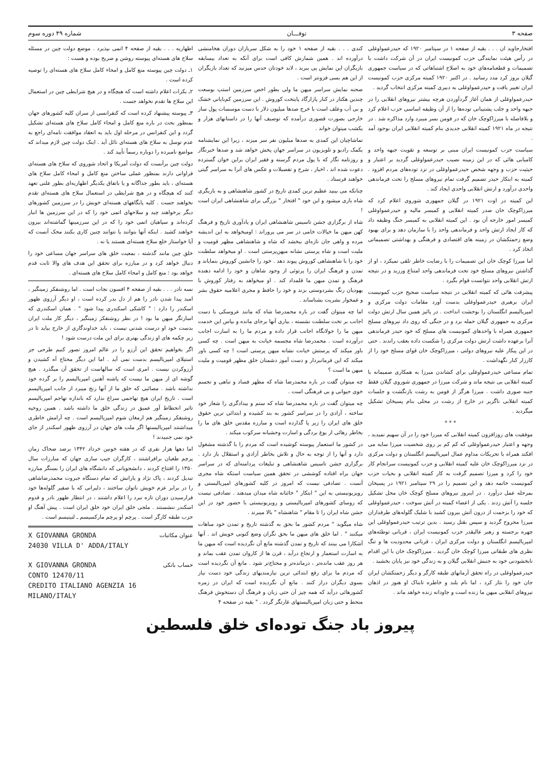صفحه ۳ توفـــان شماره ۴۹ دوره سوم
افتخارجاوید ان . . . بقیه از صفحه ۱ در سپتامبر ۱۹۲۰ که حیدرعمواوغلی در رأس هیئت نمایندگی حزب کمونیست ایران در آن شرکت داشت با تصمیمات و قطعنامه‌های خود به اصلاح اشتباهاتی که در سیاست جمهوری گیلان بروز کرد مدد رسانید . در اکتبر ۱۹۲۰ کمیته مرکزی حزب کمونیست ایران تغییر یافت و حیدرعمواوغلی به دبیری کمیته مرکزی انتخاب گردید .
حیدرعمواوغلی از همان آغاز گردآوردن هرچه بیشتر نیروهای انقلابی را در جبهه واحد و جلب پشتیبانی توده‌ها را از آن وظیفه اساسی حزب اعلام کرد و بلافاصله با میرزاکوچک خان که در فومن بسر میبرد وارد مذاکره شد . در نتیجه در ماه ۱۹۲۱ کمیته انقلابی جدیدی بنام کمیته انقلابی ایران بوجود آمد .
سیاست حزب کمونیست ایران مبنی بر توسعه و تقویت جبهه واحد و کامیابی هائی که در این زمینه نصیب حیدرعمواوغلی گردید بر اعتبار و حیثیت حزب و وجهه شخص حیدرعمواوغلی در نزد توده‌های مردم افزود . کمیته به ابتکار حیدر تصمیم گرفت تمام نیروهای مسلح را تحت فرماندهی واحدی درآورد و ارتش انقلابی واحدی ایجاد کند .
این کمیته در اوت ۱۹۲۱ در گیلان جمهوری شوروی اعلام کرد که میرزاکوچک خان صدر کمیته انقلابی و کمیسر مالیه و حیدرعمواوغلی کمیسر امور خارجه آن بود . این کمیته انقلابی به کمیسر جنگ وظیفه داد که کار ایجاد ارتش واحد و فرماندهی واحد را با سازمان دهد و برای بهبود وضع زحمتکشان در زمینه های اقتصادی و فرهنگی و بهداشتی تصمیماتی اتخاذ کرد .
اما میرزا کوچک خان این تصمیمات را با رضایت خاطر تلقی نمیکرد ، او از گذاشتن نیروهای مسلح خود تحت فرماندهی واحد امتناع ورزید و در نتیجه ارتش انقلابی واحد نتوانست قوام بگیرد .
پیشرفت هائی که کمیته انقلابی در نتیجه سیاست صحیح حزب کمونیست ایران برهبری حیدرعمواوغلی بدست آورد مقامات دولت مرکزی و امپریالیسم انگلستان را بوحشت انداخت . در پائیز همین سال ارتش دولت مرکزی به جمهوری گیلان حمله برد و در جنگی که روی داد نیروهای مسلح جمهوری همراه با واحدهای کمونیست های مسلح که خود حیدر فرماندهی آنرا برعهده داشت ارتش دولت مرکزی را شکست داده بعقب راندند . حتی در این پیکار علیه نیروهای دولتی ، میرزاکوچک خان قوای مسلح خود را از کارزار کنار نگهداشت .
تمام مساعی حیدرعمواوغلی برای کشاندن میرزا به همکاری صمیمانه با کمیته انقلابی بی نتیجه ماند و شرکت میرزا در جمهوری شوروی گیلان فقط جنبه صوری داشت . میرزا هرگز از فومن به رشت بازنگشت و جلسات کمیته انقلابی ناگزیر در خارج از رشت در محلی بنام پسیخان تشکیل میگردید .
* * *
موفقیت های روزافزون کمیته انقلابی که میرزا خود را در آن سهیم نمیدید ، وجهه و اعتبار حیدرعمواوغلی که کم کم بر روی شخصیت میرزا سایه می افکند همراه با تحریکات مداوم عمال امپریالیسم انگلستان و دولت مرکزی در نزد میرزاکوچک خان علیه کمیته انقلابی و حزب کمونیست سرانجام کار خود را کرد و میرزا تصمیم گرفت به کار کمیته انقلابی و بحیات حزب کمونیست خاتمه دهد و این تصمیم را در ۲۹ سپتامبر ۱۹۲۱ در پسیخان بمرحله عمل درآورد . در اینروز نیروهای مسلح کوچک خان محل تشکیل جلسه را آتش زدند . یکی از اعضاء کمیته در آتش سوخت ، حیدرعمواوغلی که خود را بزحمت از درون آتش بیرون کشید با شلیک گلوله‌های طرفداران میرزا مجروح گردید و سپس بقتل رسید . بدین ترتیب حیدرعمواوغلی این چهره برجسته و رهبر عالیقدر حزب کمونیست ایران ، قربانی توطئه‌های امپریالیسم انگلستان و دولت مرکزی ایران ، قربانی محدودیت ها و تنگ نظری های طبقاتی میرزا کوچک خان گردید . میرزاکوچک خان با این اقدام نابخشودنی خود به جنبش انقلابی گیلان و به زندگی خود نیز پایان بخشید .
حیدرعمواوغلی در راه تحقق آرمانهای طبقه کارگر و دیگر زحمتکشان ایران جان خود را نثار کرد ، اما نام بلند و خاطره تابناک او هنوز در اذهان نیروهای انقلابی میهن ما زنده است و جاودانه زنده خواهد ماند .
کندی . . . بقیه از صفحه ۱ خود را به شکل سربازان دوران هخامنشی درآورده اند . همین شمارش کافی است برای آنکه به تعداد بیسابقه بازیگران این نمایش پی ببرید ، لابد خودتان حدس میزنید که تعداد بازیگران از این هم بسی فزونتر است .
صحنه نمایش سراسر میهن ما ولی بطور اخص سرزمین استپ بوسعت چندین هکتار در کنار پازارگاد پایتخت کوروش . این سرزمین کم‌بایانی خشک و بی آب وعلف است با خرج صدها میلیون دلار با دست موسسات پول ساز خارجی بصورت قصوری درآمده که توصیف آنها را در داستانهای هزار و یکشب میتوان خواند .
تماشاچیان این کمدی به صدها میلیون نفر سر میزند ، زیرا این نمایشنامه بکمک رادیو و تلویزیون در سراسر جهان پخش خواهد شد و صدها خبرنگار و روزنامه نگار که با پول مردم گرسنه و فقیر ایران براین خوان گسترده دعوت شده اند ، اخبار ، شرح و تفصیلات و عکس های آنرا به سراسر گیتی خواهند فرستاد .
چنانکه می بینید عظیم ترین کمدی تاریخ در کشور شاهنشاهی و به بازیگری شاه بازی میشود و این خود " افتخار " بزرگی برای شاهنشاهی ایران است !
شاه از برگزاری جشن تاسیس شاهنشاهی ایران و یادآوری تاریخ و فرهنگ کهن میهن ما خیالات خامی در سر می پروراند : اومیخواهد به این اندیشه مرده و واهی جان تازه‌ای ببخشد که شاه و شاهنشاهی مظهر قومیت و ملیت است و شاه پرستی نشانه میهن‌پرستی است . او میخواهد سلطنت خود را با شاهنشاهی کوروش پیوند دهد . خود را جانشین کوروش بنمایاند و تمدن و فرهنگ ایران را پرتوئی از وجود شاهان و خود را ادامه دهنده فرهنگ و تمدن میهن ما قلمداد کند . او میخواهد به رفتار کوروش با یهودیان رنگ بشردوستی بزند و خود را حافظ و مجری اعلامیه حقوق بشر و غمخوار بشریت بشناساند .
اما چه میتوان گفت در باره محمدرضا شاه که مانند عروسکی با دست اجانب بر تخت سلطنت نشسته ، بیاری آنها برجای مانده و بپاس این خدمت میهن ما را جولانگاه اجانب قرار داده و مردم ما را به اسارت اجانب درآورده است . محمدرضا شاه مجسمه خیانت به میهن است . چه کسی باور میکند که پرستش خیانت نشانه میهن پرستی است ! چه کسی باور میکند که این فرمانبردار و دست آموز دشمنان خلق مظهر قومیت و ملیت میهن ما است ؟
چه میتوان گفت در باره محمدرضا شاه که مظهر فساد و تباهی و تجسم خوی حیوانی و بی فرهنگی است .
چه میتوان گفت در باره محمدرضا شاه که ستم و بیدادگری را شعار خود ساخته ، آزادی را در سراسر کشور به بند کشیده و ابتدائی ترین حقوق خلق های ایران را زیر پا گذارده است و مبارزه مقدس خلق های ما را بخاطر رهائی از یوغ بردگی و اسارت وحشیانه سرکوب میکند .
در کشور ما استعمار پیوسته کوشیده است که مردم را با گذشته مشغول دارد و آنها را از توجه به حال و تلاش بخاطر آزادی و استقلال باز دارد . برگزاری جشن تاسیس شاهنشاهی و تبلیغات پردامنه‌ای که در سراسر جهان براه افتاده کوششی در تحقق همین سیاست استکه شاه مجری آنست . تصادفی نیست که امروز در کلیه کشورهای امپریالیستی و رویزیونیستی به این " ابتکار " خائنانه شاه میدان میدهند . تصادفی نیست که روسای کشورهای امپریالیستی و رویزیونیستی با حضور خود در این جشن شاه ایران را تا مقام " شاهنشاه " بالا میبرند .
شاه میگوید " مردم کشور ما بحق به گذشته تاریخ و تمدن خود مباهات میکنند " . اما خلق های میهن ما بحق نگران وضع کنونی خویش اند . آنها آشکارا می بینند که تاریخ و تمدن گذشته مانع آن نگردیده است که میهن ما به اسارت استعمار و ارتجاع درآید ، قرن ها از کاروان تمدن عقب بماند و هر روز عقب مانده‌تر ، درمانده‌تر و محتاج‌تر شود . مانع آن نگردیده است که مردم ما برای رفع ابتدائی ترین نیازمندیهای زندگی خود دست نیاز بسوی دیگران دراز کنند . مانع آن نگردیده است که ایران در زمره کشورهائی درآید که همه چیز آن حتی زبان و فرهنگ آن دستخوش فرهنگ منحط و حتی زبان امپریالیستهای غارتگر گردد . " بقیه در صفحه ۴
اظهاریه . . . بقیه از صفحه ۴ اتمی بپذیرد . موضع دولت چین در مسئله سلاح های هسته‌ای پیوسته روشن و صریح بوده و هست :
۱ـ دولت چین پیوسته منع کامل و امحاء کامل سلاح های هسته‌ای را توصیه کرده است .
۲ـ بکرات اعلام داشته است که هیچگاه و در هیچ شرایطی چین در استعمال این سلاح ها تقدم نخواهد جست .
۳ـ پیوسته پیشنهاد کرده است که کنفرانسی از سران کلیه کشورهای جهان بمنظور بحث در باره منع کامل و امحاء کامل سلاح های هسته‌ای تشکیل گردد و این کنفرانس در مرحله اول باید به انعقاد موافقت نامه‌ای راجع به عدم توسل به سلاح های هسته‌ای نائل آید . اینک دولت چین لازم میداند که مواضع نامبرده را دوباره رسماً تأیید کند .
دولت چین برآنست که دولت آمریکا و اتحاد شوروی که سلاح های هسته‌ای فراوانی دارند بمنظور عملی ساختن منع کامل و امحاء کامل سلاح های هسته‌ای ، باید بطور جداگانه و یا باتفاق یکدیگر اظهاریه‌ای بطور علنی تعهد کنند که هیچگاه و در هیچ شرایطی در استعمال سلاح های هسته‌ای تقدم نخواهند جست . کلیه پایگاههای هسته‌ای خویش را در سرزمین کشورهای دیگر برخواهند چید و سلاحهای اتمی خود را که در این سرزمین ها انبار کرده‌اند و سپاهیان اتمی خود را که در این سرزمینها گماشته‌اند بیرون خواهند کشید . اینکه آنها بتوانند یا نتوانند چنین کاری بکنند محک آنست که آیا خواستار خلع سلاح هسته‌ای هستند یا نه .
خلق چین مانند گذشته ، بمعیت خلق های سراسر جهان مساعی خود را دنبال خواهد کرد و در مبارزه برای تحقق این هدف های والا ثابت قدم خواهد بود : منع کامل و امحاء کامل سلاح های هسته‌ای .
نسه نادر . . . بقیه از صفحه ۴ افسون نجات است . اما روشنفکر زمینگیر ، امید پیدا شدن نادر را هم از دل بدر کرده است ، او دیگر آرزوی ظهور اسکندر را دارد : " کاشکی اسکندری پیدا شود " . همان اسکندری که اسارتگر میهن ما بود ! در نظر روشنفکر زمینگیر ، دیگر کار ملت ایران بدست خود او درست شدنی نیست ، باید خداوندگاری از خارج بیاید تا در زیر چکمه های او زندگی بهتری برای این ملت درست شود !
اگر بخواهیم تحقق این آرزو را در عالم امروز تصور کنیم طرحی جز استیلای امپریالیسم بدست نمی آید . اما این دیگر محتاج آه کشیدن و آرزوکردن نیست . امری است که سالهاست از تحقق آن میگذرد . هیچ گوشه ای از میهن ما نیست که پاشنه آهنین امپریالیسم را بر گرده خود نداشته باشد . مصائبی که خلق ما از آنها رنج میبرد از جانب امپریالیسم است . تاریخ ایران هیچ تهاجمی سراغ ندارد که باندازه تهاجم امپریالیسم تاثیر انحطاط آور عمیق در زندگی خلق ما داشته باشد . همین روحیه روشنفکر زمینگیر هم ارمغان شوم امپریالیسم است . چه آرامش خاطری میداشتند امپریالیستها اگر ملت های جهان در آرزوی ظهور اسکندر از جای خود نمی جنبیدند !
اما دهها هزار نفری که در هفته خونین خرداد ۱۳۴۲ برضد ضحاک زمان پرچم طغیان برافراشتند ، کارگران جیپ سازی جهان که مبارزات سال ۱۳۵۰ را افتتاح کردند ، دانشجویانی که دانشگاه های ایران را بسنگر مبارزه تبدیل کردند ، پاک نژاد و یارانش که تمام دستگاه جبروت محمدرضاشاهی را در برابر عزم خویش ناتوان ساختند ، دلیرانی که با صفیر گلوله‌ها خود فرارسیدن دوران تازه نبرد را اعلام داشتند ، در انتظار ظهور نادر و قدوم اسکندر ننشستند . ملجی خلق ایران خود خلق ایران است . پیش آهنگ او حزب طبقه کارگر است . پرچم او پرچم مارکسیسم ـ لنینیسم است .
X GIOVANNA GRONDA
24030 VILLA D' ADDA/ITALY
عنوان مکاتبات
X GIOVANNA GRONDA
CONTO 12470/11
CREDITO ITALIANO AGENZIA 16
MILANO/ITALY
حساب بانکی
پیروز باد جنگ توده‌ای خلق فلسطین